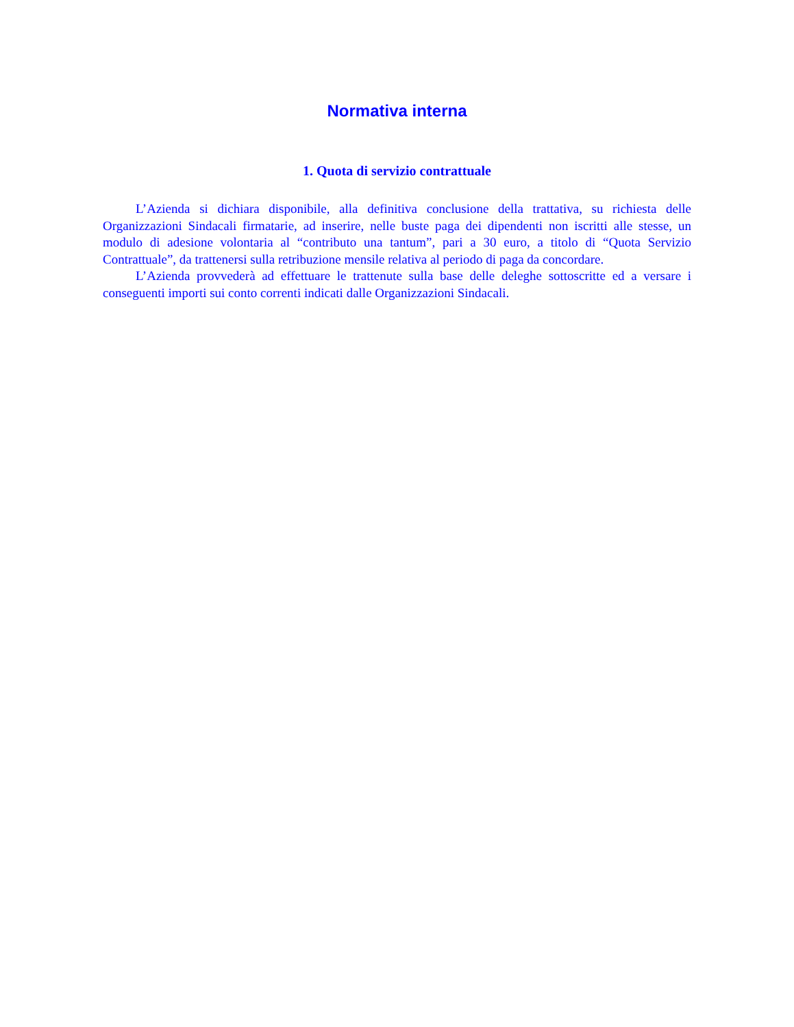Normativa interna
1. Quota di servizio contrattuale
L’Azienda si dichiara disponibile, alla definitiva conclusione della trattativa, su richiesta delle Organizzazioni Sindacali firmatarie, ad inserire, nelle buste paga dei dipendenti non iscritti alle stesse, un modulo di adesione volontaria al “contributo una tantum”, pari a 30 euro, a titolo di “Quota Servizio Contrattuale”, da trattenersi sulla retribuzione mensile relativa al periodo di paga da concordare.
L’Azienda provvederà ad effettuare le trattenute sulla base delle deleghe sottoscritte ed a versare i conseguenti importi sui conto correnti indicati dalle Organizzazioni Sindacali.